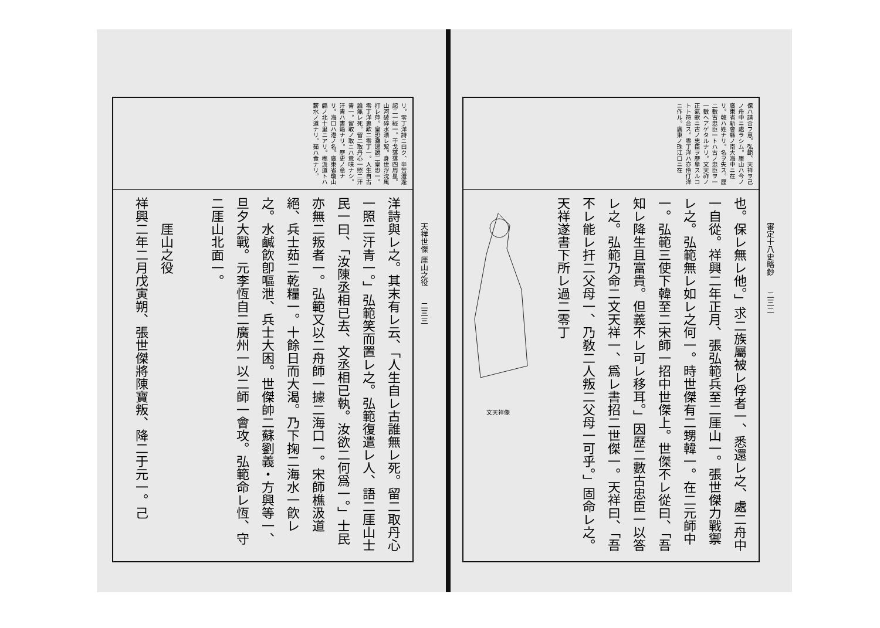天祥世傑 厓山之役　　二三三
リ。零丁洋詩ニ曰ク、辛苦遭逢起二一經一。干戈落落四周星。山河破碎水漂レ絮。身世浮沈風打レ萍。皇恐灘邊說二皇恐一。零丁洋裏歎二零丁一。人生自古誰無レ死。留二取丹心一照二汗青一。留取ノ取ニハ意味ナシ。汗青ハ書籍ナリ。歷史ノ意ナリ。海口ハ港ノ名。廣東省瓊山縣ノ北十里ニアリ。樵汲道トハ薪水ノ道ナリ。茹ハ食ナリ。
洋詩與レ之。其末有レ云、「人生自レ古誰無レ死。留二取丹心一照二汗青一。」弘範笑而置レ之。弘範復遣レ人、語二厓山士民一曰、「汝陳丞相已去、文丞相已執。汝欲二何爲一。」士民亦無二叛者一。弘範又以二舟師一據二海口一。宋師樵汲道絕、兵士茹二乾糧一。十餘日而大渴。乃下掬二海水一飮レ之。水鹹飮卽嘔泄、兵士大困。世傑帥二蘇劉義・方興等一、旦夕大戰。元李恆自二廣州一以二師一會攻。弘範命レ恆、守二厓山北面一。
　　厓山之役
祥興二年二月戊寅朔、張世傑將陳寶叛、降二于元一。己
審定十八史略鈔　　二三二
保ハ請合フ意。弘範、天祥ヲ己ノ舟中ニ處ラシム。厓山ハ今ノ廣東省新會縣ノ南大海中ニ在リ。韓ハ姓ナリ。名ヲ失ス。歷二數古忠臣一トハ古ノ忠臣ヲ一一數ヘアゲタルナリ。文天祚ノ正氣歌ニ古ノ忠臣ヲ歷擧スルコトト符合ス。零丁洋ハ亦伶仃洋ニ作ル。廣東ノ珠江口ニ在
也。保レ無レ他。」求二族屬被レ俘者一、悉還レ之、處二舟中一自從。祥興二年正月、張弘範兵至二厓山一。張世傑力戰禦レ之。弘範無レ如レ之何一。時世傑有二甥韓一。在二元師中一。弘範三使下韓至二宋師一招中世傑上。世傑不レ從曰、「吾知レ降生且富貴。但義不レ可レ移耳。」因歷二數古忠臣一以答レ之。弘範乃命二文天祥一、爲レ書招二世傑一。天祥曰、「吾不レ能レ扞二父母一、乃敎二人叛二父母一可乎。」固命レ之。天祥遂書下所レ過二零丁
文天祥像